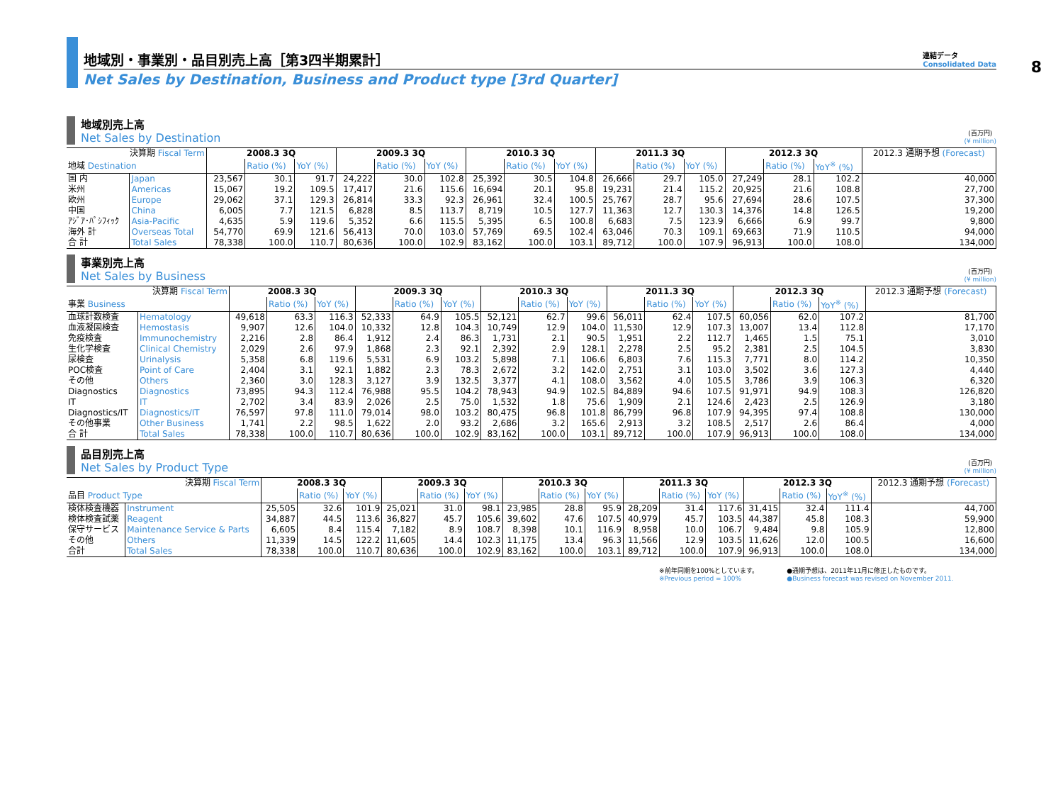8
地域別・事業別・品目別売上高［第3四半期累計］
連結データ
Consolidated Data
Net Sales by Destination, Business and Product type [3rd Quarter]
地域別売上高
Net Sales by Destination
(百万円)
(¥ million)
| 決算期 Fiscal Term | | 2008.3 3Q | | | 2009.3 3Q | | | 2010.3 3Q | | | 2011.3 3Q | | | 2012.3 3Q | | | 2012.3 通期予想 (Forecast) |
| --- | --- | --- | --- | --- | --- | --- | --- | --- | --- | --- | --- | --- | --- | --- | --- | --- | --- |
| 地域 Destination | | | Ratio (%) | YoY (%) | | Ratio (%) | YoY (%) | | Ratio (%) | YoY (%) | | Ratio (%) | YoY (%) | | Ratio (%) | YoY<sup>※</sup> (%) | |
| 国 内 | Japan | 23,567 | 30.1 | 91.7 | 24,222 | 30.0 | 102.8 | 25,392 | 30.5 | 104.8 | 26,666 | 29.7 | 105.0 | 27,249 | 28.1 | 102.2 | 40,000 |
| 米州 | Americas | 15,067 | 19.2 | 109.5 | 17,417 | 21.6 | 115.6 | 16,694 | 20.1 | 95.8 | 19,231 | 21.4 | 115.2 | 20,925 | 21.6 | 108.8 | 27,700 |
| 欧州 | Europe | 29,062 | 37.1 | 129.3 | 26,814 | 33.3 | 92.3 | 26,961 | 32.4 | 100.5 | 25,767 | 28.7 | 95.6 | 27,694 | 28.6 | 107.5 | 37,300 |
| 中国 | China | 6,005 | 7.7 | 121.5 | 6,828 | 8.5 | 113.7 | 8,719 | 10.5 | 127.7 | 11,363 | 12.7 | 130.3 | 14,376 | 14.8 | 126.5 | 19,200 |
| ｱｼﾞｱ･ﾊﾟｼﾌｨｯｸ | Asia-Pacific | 4,635 | 5.9 | 119.6 | 5,352 | 6.6 | 115.5 | 5,395 | 6.5 | 100.8 | 6,683 | 7.5 | 123.9 | 6,666 | 6.9 | 99.7 | 9,800 |
| 海外 計 | Overseas Total | 54,770 | 69.9 | 121.6 | 56,413 | 70.0 | 103.0 | 57,769 | 69.5 | 102.4 | 63,046 | 70.3 | 109.1 | 69,663 | 71.9 | 110.5 | 94,000 |
| 合 計 | Total Sales | 78,338 | 100.0 | 110.7 | 80,636 | 100.0 | 102.9 | 83,162 | 100.0 | 103.1 | 89,712 | 100.0 | 107.9 | 96,913 | 100.0 | 108.0 | 134,000 |
事業別売上高
Net Sales by Business
(百万円)
(¥ million)
| 決算期 Fiscal Term | | 2008.3 3Q | | | 2009.3 3Q | | | 2010.3 3Q | | | 2011.3 3Q | | | 2012.3 3Q | | | 2012.3 通期予想 (Forecast) |
| --- | --- | --- | --- | --- | --- | --- | --- | --- | --- | --- | --- | --- | --- | --- | --- | --- | --- |
| 事業 Business | | | Ratio (%) | YoY (%) | | Ratio (%) | YoY (%) | | Ratio (%) | YoY (%) | | Ratio (%) | YoY (%) | | Ratio (%) | YoY<sup>※</sup> (%) | |
| 血球計数検査 | Hematology | 49,618 | 63.3 | 116.3 | 52,333 | 64.9 | 105.5 | 52,121 | 62.7 | 99.6 | 56,011 | 62.4 | 107.5 | 60,056 | 62.0 | 107.2 | 81,700 |
| 血液凝固検査 | Hemostasis | 9,907 | 12.6 | 104.0 | 10,332 | 12.8 | 104.3 | 10,749 | 12.9 | 104.0 | 11,530 | 12.9 | 107.3 | 13,007 | 13.4 | 112.8 | 17,170 |
| 免疫検査 | Immunochemistry | 2,216 | 2.8 | 86.4 | 1,912 | 2.4 | 86.3 | 1,731 | 2.1 | 90.5 | 1,951 | 2.2 | 112.7 | 1,465 | 1.5 | 75.1 | 3,010 |
| 生化学検査 | Clinical Chemistry | 2,029 | 2.6 | 97.9 | 1,868 | 2.3 | 92.1 | 2,392 | 2.9 | 128.1 | 2,278 | 2.5 | 95.2 | 2,381 | 2.5 | 104.5 | 3,830 |
| 尿検査 | Urinalysis | 5,358 | 6.8 | 119.6 | 5,531 | 6.9 | 103.2 | 5,898 | 7.1 | 106.6 | 6,803 | 7.6 | 115.3 | 7,771 | 8.0 | 114.2 | 10,350 |
| POC検査 | Point of Care | 2,404 | 3.1 | 92.1 | 1,882 | 2.3 | 78.3 | 2,672 | 3.2 | 142.0 | 2,751 | 3.1 | 103.0 | 3,502 | 3.6 | 127.3 | 4,440 |
| その他 | Others | 2,360 | 3.0 | 128.3 | 3,127 | 3.9 | 132.5 | 3,377 | 4.1 | 108.0 | 3,562 | 4.0 | 105.5 | 3,786 | 3.9 | 106.3 | 6,320 |
| Diagnostics | Diagnostics | 73,895 | 94.3 | 112.4 | 76,988 | 95.5 | 104.2 | 78,943 | 94.9 | 102.5 | 84,889 | 94.6 | 107.5 | 91,971 | 94.9 | 108.3 | 126,820 |
| IT | IT | 2,702 | 3.4 | 83.9 | 2,026 | 2.5 | 75.0 | 1,532 | 1.8 | 75.6 | 1,909 | 2.1 | 124.6 | 2,423 | 2.5 | 126.9 | 3,180 |
| Diagnostics/IT | Diagnostics/IT | 76,597 | 97.8 | 111.0 | 79,014 | 98.0 | 103.2 | 80,475 | 96.8 | 101.8 | 86,799 | 96.8 | 107.9 | 94,395 | 97.4 | 108.8 | 130,000 |
| その他事業 | Other Business | 1,741 | 2.2 | 98.5 | 1,622 | 2.0 | 93.2 | 2,686 | 3.2 | 165.6 | 2,913 | 3.2 | 108.5 | 2,517 | 2.6 | 86.4 | 4,000 |
| 合 計 | Total Sales | 78,338 | 100.0 | 110.7 | 80,636 | 100.0 | 102.9 | 83,162 | 100.0 | 103.1 | 89,712 | 100.0 | 107.9 | 96,913 | 100.0 | 108.0 | 134,000 |
品目別売上高
Net Sales by Product Type
(百万円)
(¥ million)
| 決算期 Fiscal Term | | 2008.3 3Q | | | 2009.3 3Q | | | 2010.3 3Q | | | 2011.3 3Q | | | 2012.3 3Q | | | 2012.3 通期予想 (Forecast) |
| --- | --- | --- | --- | --- | --- | --- | --- | --- | --- | --- | --- | --- | --- | --- | --- | --- | --- |
| 品目 Product Type | | | Ratio (%) | YoY (%) | | Ratio (%) | YoY (%) | | Ratio (%) | YoY (%) | | Ratio (%) | YoY (%) | | Ratio (%) | YoY<sup>※</sup> (%) | |
| 検体検査機器 | Instrument | 25,505 | 32.6 | 101.9 | 25,021 | 31.0 | 98.1 | 23,985 | 28.8 | 95.9 | 28,209 | 31.4 | 117.6 | 31,415 | 32.4 | 111.4 | 44,700 |
| 検体検査試薬 | Reagent | 34,887 | 44.5 | 113.6 | 36,827 | 45.7 | 105.6 | 39,602 | 47.6 | 107.5 | 40,979 | 45.7 | 103.5 | 44,387 | 45.8 | 108.3 | 59,900 |
| 保守サービス | Maintenance Service & Parts | 6,605 | 8.4 | 115.4 | 7,182 | 8.9 | 108.7 | 8,398 | 10.1 | 116.9 | 8,958 | 10.0 | 106.7 | 9,484 | 9.8 | 105.9 | 12,800 |
| その他 | Others | 11,339 | 14.5 | 122.2 | 11,605 | 14.4 | 102.3 | 11,175 | 13.4 | 96.3 | 11,566 | 12.9 | 103.5 | 11,626 | 12.0 | 100.5 | 16,600 |
| 合計 | Total Sales | 78,338 | 100.0 | 110.7 | 80,636 | 100.0 | 102.9 | 83,162 | 100.0 | 103.1 | 89,712 | 100.0 | 107.9 | 96,913 | 100.0 | 108.0 | 134,000 |
※前年同期を100%としています。
※Previous period = 100%
●通期予想は、2011年11月に修正したものです。
●Business forecast was revised on November 2011.